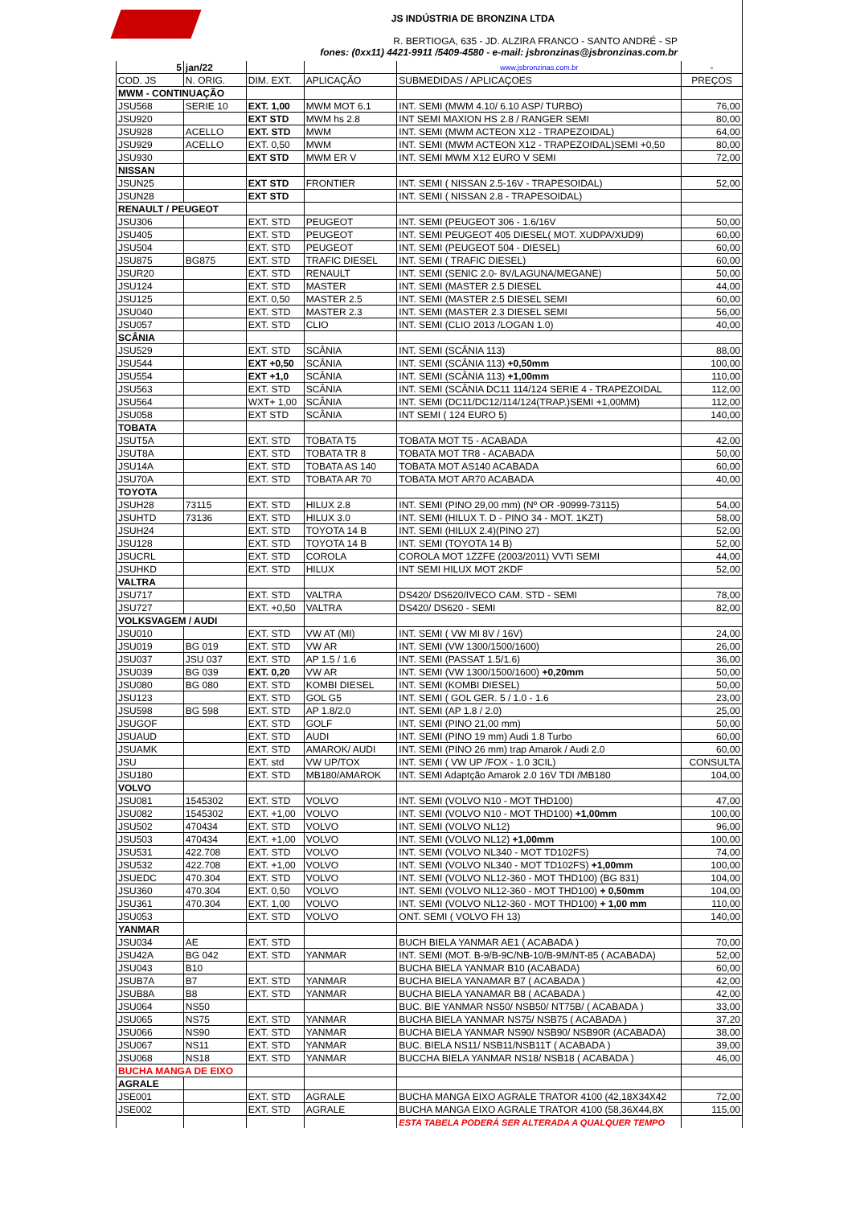JS INDÚSTRIA DE BRONZINA LTDA
R. BERTIOGA, 635 - JD. ALZIRA FRANCO - SANTO ANDRÉ - SP
fones: (0xx11) 4421-9911 /5409-4580 - e-mail: jsbronzinas@jsbronzinas.com.br
| 5 | jan/22 | | | www.jsbronzinas.com.br | - |
| COD. JS | N. ORIG. | DIM. EXT. | APLICAÇÃO | SUBMEDIDAS / APLICAÇOES | PREÇOS |
| MWM - CONTINUAÇÃO | | | | | |
| JSU568 | SERIE 10 | EXT. 1,00 | MWM MOT 6.1 | INT. SEMI (MWM 4.10/ 6.10 ASP/ TURBO) | 76,00 |
| JSU920 | | EXT STD | MWM hs 2.8 | INT SEMI MAXION HS 2.8 / RANGER SEMI | 80,00 |
| JSU928 | ACELLO | EXT. STD | MWM | INT. SEMI (MWM ACTEON X12 - TRAPEZOIDAL) | 64,00 |
| JSU929 | ACELLO | EXT. 0,50 | MWM | INT. SEMI (MWM ACTEON X12 - TRAPEZOIDAL)SEMI +0,50 | 80,00 |
| JSU930 | | EXT STD | MWM ER V | INT. SEMI MWM X12 EURO V SEMI | 72,00 |
| NISSAN | | | | | |
| JSUN25 | | EXT STD | FRONTIER | INT. SEMI ( NISSAN 2.5-16V - TRAPESOIDAL) | 52,00 |
| JSUN28 | | EXT STD | | INT. SEMI ( NISSAN 2.8 - TRAPESOIDAL) | |
| RENAULT / PEUGEOT | | | | | |
| JSU306 | | EXT. STD | PEUGEOT | INT. SEMI (PEUGEOT 306 - 1.6/16V | 50,00 |
| JSU405 | | EXT. STD | PEUGEOT | INT. SEMI PEUGEOT 405 DIESEL( MOT. XUDPA/XUD9) | 60,00 |
| JSU504 | | EXT. STD | PEUGEOT | INT. SEMI (PEUGEOT 504 - DIESEL) | 60,00 |
| JSU875 | BG875 | EXT. STD | TRAFIC DIESEL | INT. SEMI ( TRAFIC DIESEL) | 60,00 |
| JSUR20 | | EXT. STD | RENAULT | INT. SEMI (SENIC 2.0- 8V/LAGUNA/MEGANE) | 50,00 |
| JSU124 | | EXT. STD | MASTER | INT. SEMI (MASTER 2.5 DIESEL | 44,00 |
| JSU125 | | EXT. 0,50 | MASTER 2.5 | INT. SEMI (MASTER 2.5 DIESEL SEMI | 60,00 |
| JSU040 | | EXT. STD | MASTER 2.3 | INT. SEMI (MASTER 2.3 DIESEL SEMI | 56,00 |
| JSU057 | | EXT. STD | CLIO | INT. SEMI (CLIO 2013 /LOGAN 1.0) | 40,00 |
| SCÂNIA | | | | | |
| JSU529 | | EXT. STD | SCÂNIA | INT. SEMI (SCÂNIA 113) | 88,00 |
| JSU544 | | EXT +0,50 | SCÂNIA | INT. SEMI (SCÂNIA 113) +0,50mm | 100,00 |
| JSU554 | | EXT +1,0 | SCÂNIA | INT. SEMI (SCÂNIA 113) +1,00mm | 110,00 |
| JSU563 | | EXT. STD | SCÂNIA | INT. SEMI (SCÂNIA DC11 114/124 SERIE 4 - TRAPEZOIDAL | 112,00 |
| JSU564 | | WXT+ 1,00 | SCÂNIA | INT. SEMI (DC11/DC12/114/124(TRAP.)SEMI +1,00MM) | 112,00 |
| JSU058 | | EXT STD | SCÂNIA | INT SEMI ( 124 EURO 5) | 140,00 |
| TOBATA | | | | | |
| JSUT5A | | EXT. STD | TOBATA T5 | TOBATA MOT T5 - ACABADA | 42,00 |
| JSUT8A | | EXT. STD | TOBATA TR 8 | TOBATA MOT TR8 - ACABADA | 50,00 |
| JSU14A | | EXT. STD | TOBATA AS 140 | TOBATA MOT AS140 ACABADA | 60,00 |
| JSU70A | | EXT. STD | TOBATA AR 70 | TOBATA MOT AR70 ACABADA | 40,00 |
| TOYOTA | | | | | |
| JSUH28 | 73115 | EXT. STD | HILUX 2.8 | INT. SEMI (PINO 29,00 mm) (Nº OR -90999-73115) | 54,00 |
| JSUHTD | 73136 | EXT. STD | HILUX 3.0 | INT. SEMI (HILUX T. D - PINO 34 - MOT. 1KZT) | 58,00 |
| JSUH24 | | EXT. STD | TOYOTA 14 B | INT. SEMI (HILUX 2.4)(PINO 27) | 52,00 |
| JSU128 | | EXT. STD | TOYOTA 14 B | INT. SEMI (TOYOTA 14 B) | 52,00 |
| JSUCRL | | EXT. STD | COROLA | COROLA MOT 1ZZFE (2003/2011) VVTI SEMI | 44,00 |
| JSUHKD | | EXT. STD | HILUX | INT SEMI HILUX MOT 2KDF | 52,00 |
| VALTRA | | | | | |
| JSU717 | | EXT. STD | VALTRA | DS420/ DS620/IVECO CAM. STD - SEMI | 78,00 |
| JSU727 | | EXT. +0,50 | VALTRA | DS420/ DS620 - SEMI | 82,00 |
| VOLKSVAGEM / AUDI | | | | | |
| JSU010 | | EXT. STD | VW AT (MI) | INT. SEMI ( VW MI 8V / 16V) | 24,00 |
| JSU019 | BG 019 | EXT. STD | VW AR | INT. SEMI (VW 1300/1500/1600) | 26,00 |
| JSU037 | JSU 037 | EXT. STD | AP 1.5 / 1.6 | INT. SEMI (PASSAT 1.5/1.6) | 36,00 |
| JSU039 | BG 039 | EXT. 0,20 | VW AR | INT. SEMI (VW 1300/1500/1600) +0,20mm | 50,00 |
| JSU080 | BG 080 | EXT. STD | KOMBI DIESEL | INT. SEMI (KOMBI DIESEL) | 50,00 |
| JSU123 | | EXT. STD | GOL G5 | INT. SEMI ( GOL GER. 5 / 1.0 - 1.6 | 23,00 |
| JSU598 | BG 598 | EXT. STD | AP 1.8/2.0 | INT. SEMI (AP 1.8 / 2.0) | 25,00 |
| JSUGOF | | EXT. STD | GOLF | INT. SEMI (PINO 21,00 mm) | 50,00 |
| JSUAUD | | EXT. STD | AUDI | INT. SEMI (PINO 19 mm) Audi 1.8 Turbo | 60,00 |
| JSUAMK | | EXT. STD | AMAROK/ AUDI | INT. SEMI (PINO 26 mm) trap Amarok / Audi 2.0 | 60,00 |
| JSU | | EXT. std | VW UP/TOX | INT. SEMI ( VW UP /FOX - 1.0 3CIL) | CONSULTA |
| JSU180 | | EXT. STD | MB180/AMAROK | INT. SEMI Adaptção Amarok 2.0 16V TDI /MB180 | 104,00 |
| VOLVO | | | | | |
| JSU081 | 1545302 | EXT. STD | VOLVO | INT. SEMI (VOLVO N10 - MOT THD100) | 47,00 |
| JSU082 | 1545302 | EXT. +1,00 | VOLVO | INT. SEMI (VOLVO N10 - MOT THD100) +1,00mm | 100,00 |
| JSU502 | 470434 | EXT. STD | VOLVO | INT. SEMI (VOLVO NL12) | 96,00 |
| JSU503 | 470434 | EXT. +1,00 | VOLVO | INT. SEMI (VOLVO NL12) +1,00mm | 100,00 |
| JSU531 | 422.708 | EXT. STD | VOLVO | INT. SEMI (VOLVO NL340 - MOT TD102FS) | 74,00 |
| JSU532 | 422.708 | EXT. +1,00 | VOLVO | INT. SEMI (VOLVO NL340 - MOT TD102FS) +1,00mm | 100,00 |
| JSUEDC | 470.304 | EXT. STD | VOLVO | INT. SEMI (VOLVO NL12-360 - MOT THD100) (BG 831) | 104,00 |
| JSU360 | 470.304 | EXT. 0,50 | VOLVO | INT. SEMI (VOLVO NL12-360 - MOT THD100) + 0,50mm | 104,00 |
| JSU361 | 470.304 | EXT. 1,00 | VOLVO | INT. SEMI (VOLVO NL12-360 - MOT THD100) + 1,00 mm | 110,00 |
| JSU053 | | EXT. STD | VOLVO | ONT. SEMI ( VOLVO FH 13) | 140,00 |
| YANMAR | | | | | |
| JSU034 | AE | EXT. STD | | BUCH BIELA YANMAR AE1 ( ACABADA ) | 70,00 |
| JSU42A | BG 042 | EXT. STD | YANMAR | INT. SEMI (MOT. B-9/B-9C/NB-10/B-9M/NT-85 ( ACABADA) | 52,00 |
| JSU043 | B10 | | | BUCHA BIELA YANMAR B10 (ACABADA) | 60,00 |
| JSUB7A | B7 | EXT. STD | YANMAR | BUCHA BIELA YANAMAR B7 ( ACABADA ) | 42,00 |
| JSUB8A | B8 | EXT. STD | YANMAR | BUCHA BIELA YANAMAR B8 ( ACABADA ) | 42,00 |
| JSU064 | NS50 | | | BUC. BIE YANMAR NS50/ NSB50/ NT75B/ ( ACABADA ) | 33,00 |
| JSU065 | NS75 | EXT. STD | YANMAR | BUCHA BIELA YANMAR NS75/ NSB75 ( ACABADA ) | 37,20 |
| JSU066 | NS90 | EXT. STD | YANMAR | BUCHA BIELA YANMAR NS90/ NSB90/ NSB90R (ACABADA) | 38,00 |
| JSU067 | NS11 | EXT. STD | YANMAR | BUC. BIELA NS11/ NSB11/NSB11T ( ACABADA ) | 39,00 |
| JSU068 | NS18 | EXT. STD | YANMAR | BUCCHA BIELA YANMAR NS18/ NSB18 ( ACABADA ) | 46,00 |
| BUCHA MANGA DE EIXO | | | | | |
| AGRALE | | | | | |
| JSE001 | | EXT. STD | AGRALE | BUCHA MANGA EIXO AGRALE TRATOR 4100 (42,18X34X42 | 72,00 |
| JSE002 | | EXT. STD | AGRALE | BUCHA MANGA EIXO AGRALE TRATOR 4100 (58,36X44,8X | 115,00 |
| | | | | ESTA TABELA PODERÁ SER ALTERADA A QUALQUER TEMPO | |